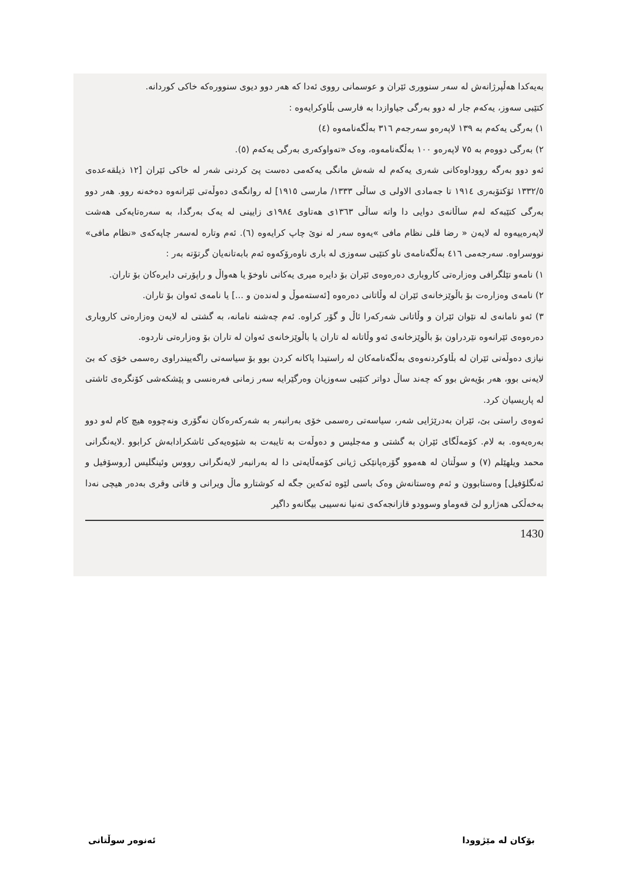بەیەکدا هەڵپرژانەش لە سەر سنووری ئێران و عوسمانی رووی ئەدا کە هەر دوو دیوی سنوورەکە خاکی کوردانە.
کتێبی سەوز، یەکەم جار لە دوو بەرگی جیاوازدا بە فارسی بڵاوکرایەوە :
١) بەرگی یەکەم بە ١٣٩ لاپەرەو سەرجەم ٣١٦ بەڵگەنامەوە (٤)
٢) بەرگی دووەم بە ٧٥ لاپەرەو ١٠٠ بەڵگەنامەوە، وەک «تەواوکەری بەرگی یەکەم (٥).
ئەو دوو بەرگە رووداوەکانی شەری یەکەم لە شەش مانگی یەکەمی دەست پێ کردنی شەر لە خاکی ئێران [١٢ ذیلقەعدەی ١٣٣٢/٥ ئۆکتۆبەری ١٩١٤ تا جەمادی الاولی ی ساڵی ١٣٣٣/ مارسی ١٩١٥] لە روانگەی دەوڵەتی ئێرانەوە دەخەنە روو. هەر دوو بەرگی کتێبەکە لەم ساڵانەی دوایی دا واتە ساڵی ١٣٦٣ی هەتاوی ١٩٨٤ی زایینی لە یەک بەرگدا، بە سەرەتایەکی هەشت لاپەرەییەوە لە لایەن « رضا قلی نظام مافی »یەوە سەر لە نوێ چاپ کرایەوە (٦). ئەم وتارە لەسەر چاپەکەی «نظام مافی» نووسراوە. سەرجەمی ٤١٦ بەڵگەنامەی ناو کتێبی سەوزی لە باری ناوەرۆکەوە ئەم بابەتانەیان گرتۆتە بەر :
١) نامەو تێلگرافی وەزارەتی کاروباری دەرەوەی ئێران بۆ دایرە میری یەکانی ناوخۆ یا هەواڵ و راپۆرتی دایرەکان بۆ تاران.
٢) نامەی وەزارەت بۆ باڵوێزخانەی ئێران لە وڵاتانی دەرەوە [ئەستەموڵ و لەندەن و ...] یا نامەی ئەوان بۆ تاران.
٣) ئەو نامانەی لە نێوان ئێران و وڵاتانی شەرکەرا ئاڵ و گۆر کراوە. ئەم چەشنە نامانە، بە گشتی لە لایەن وەزارەتی کاروباری دەرەوەی ئێرانەوە نێردراون بۆ باڵوێزخانەی ئەو وڵاتانە لە تاران یا باڵوێزخانەی ئەوان لە تاران بۆ وەزارەتی ناردوە.
نیازی دەوڵەتی ئێران لە بڵاوکردنەوەی بەڵگەنامەکان لە راستیدا پاکانە کردن بوو بۆ سیاسەتی راگەییندراوی رەسمی خۆی کە بێ لایەنی بوو، هەر بۆیەش بوو کە چەند ساڵ دواتر کتێبی سەوزیان وەرگێرایە سەر زمانی فەرەنسی و پێشکەشی کۆنگرەی ئاشتی لە پاریسیان کرد.
ئەوەی راستی بێ، ئێران بەدرێژایی شەر، سیاسەتی رەسمی خۆی بەرانبەر بە شەرکەرەکان نەگۆری ونەچووە هیچ کام لەو دوو بەرەیەوە. بە لام. کۆمەڵگای ئێران بە گشتی و مەجلیس و دەوڵەت بە تایبەت بە شێوەیەکی ئاشکرادابەش کرابوو .لایەنگرانی محمد ویلهێلم (٧) و سوڵتان لە هەموو گۆرەپانێکی ژیانی کۆمەڵایەتی دا لە بەرانبەر لایەنگرانی رووس وئینگلیس [روسۆفیل و ئەنگلۆفیل] وەستابوون و ئەم وەستانەش وەک باسی لێوە ئەکەین جگە لە کوشتارو ماڵ ویرانی و قاتی وقری بەدەر هیچی نەدا بەخەڵکی هەژارو لێ قەوماو وسوودو قازانجەکەی تەنیا نەسیبی بیگانەو داگیر
1430
بۆکان لە مێژوودا ئەنوەر سوڵتانی